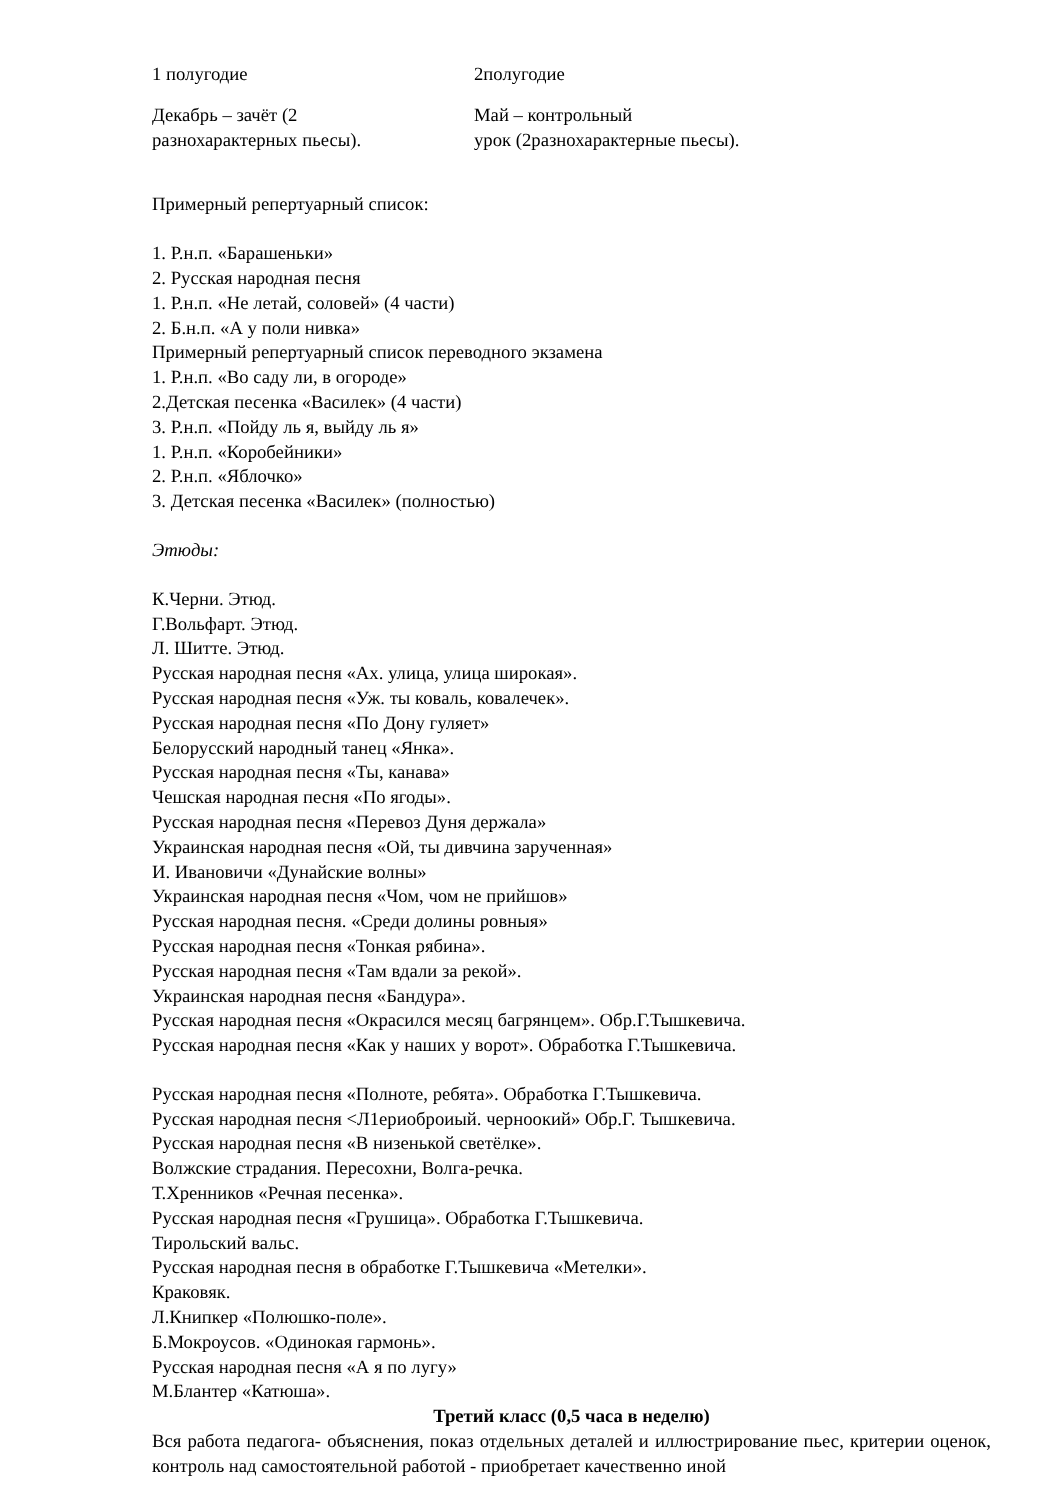| 1 полугодие | 2полугодие |
| Декабрь – зачёт (2 разнохарактерных пьесы). | Май – контрольный урок (2разнохарактерные пьесы). |
Примерный репертуарный список:
1. Р.н.п. «Барашеньки»
2. Русская народная песня
1. Р.н.п. «Не летай, соловей» (4 части)
2. Б.н.п. «А у поли нивка»
Примерный репертуарный список переводного экзамена
1. Р.н.п. «Во саду ли, в огороде»
2.Детская песенка «Василек» (4 части)
3. Р.н.п. «Пойду ль я, выйду ль я»
1. Р.н.п. «Коробейники»
2. Р.н.п. «Яблочко»
3. Детская песенка «Василек» (полностью)
Этюды:
К.Черни. Этюд.
Г.Вольфарт. Этюд.
Л. Шитте. Этюд.
Русская народная песня «Ах. улица, улица широкая».
Русская народная песня «Уж. ты коваль, ковалечек».
Русская народная песня «По Дону гуляет»
Белорусский народный танец «Янка».
Русская народная песня «Ты, канава»
Чешская народная песня «По ягоды».
Русская народная песня «Перевоз Дуня держала»
Украинская народная песня «Ой, ты дивчина зарученная»
И. Ивановичи «Дунайские волны»
Украинская народная песня «Чом, чом не прийшов»
Русская народная песня. «Среди долины ровныя»
Русская народная песня «Тонкая рябина».
Русская народная песня «Там вдали за рекой».
Украинская народная песня «Бандура».
Русская народная песня «Окрасился месяц багрянцем». Обр.Г.Тышкевича.
Русская народная песня «Как у наших у ворот». Обработка Г.Тышкевича.
Русская народная песня «Полноте, ребята». Обработка Г.Тышкевича.
Русская народная песня <Л1ериоброиый. черноокий» Обр.Г. Тышкевича.
Русская народная песня «В низенькой светёлке».
Волжские страдания. Пересохни, Волга-речка.
Т.Хренников «Речная песенка».
Русская народная песня «Грушица». Обработка Г.Тышкевича.
Тирольский вальс.
Русская народная песня в обработке Г.Тышкевича «Метелки».
Краковяк.
Л.Книпкер «Полюшко-поле».
Б.Мокроусов. «Одинокая гармонь».
Русская народная песня «А я по лугу»
М.Блантер «Катюша».
Третий класс (0,5 часа в неделю)
Вся работа педагога- объяснения, показ отдельных деталей и иллюстрирование пьес, критерии оценок, контроль над самостоятельной работой - приобретает качественно иной